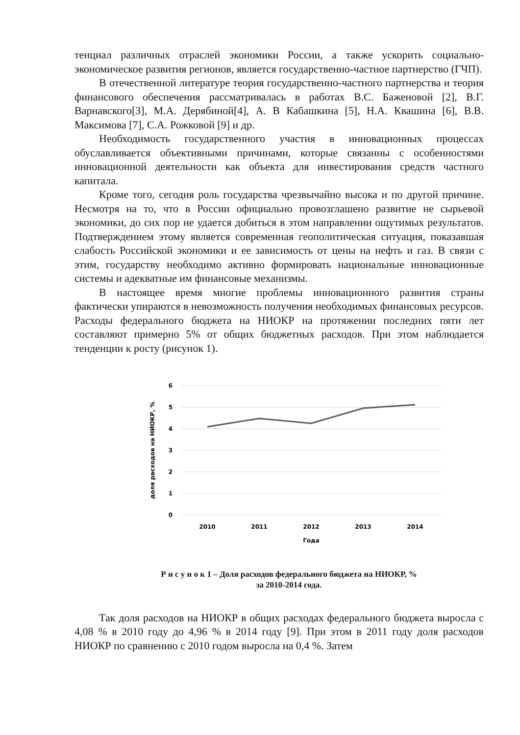тенциал различных отраслей экономики России, а также ускорить социально-экономическое развития регионов, является государственно-частное партнерство (ГЧП).
В отечественной литературе теория государственно-частного партнерства и теория финансового обеспечения рассматривалась в работах В.С. Баженовой [2], В.Г. Варнавского[3], М.А. Дерябиной[4], А. В Кабашкина [5], Н.А. Квашина [6], В.В. Максимова [7], С.А. Рожковой [9] и др.
Необходимость государственного участия в инновационных процессах обуславливается объективными причинами, которые связанны с особенностями инновационной деятельности как объекта для инвестирования средств частного капитала.
Кроме того, сегодня роль государства чрезвычайно высока и по другой причине. Несмотря на то, что в России официально провозглашено развитие не сырьевой экономики, до сих пор не удается добиться в этом направлении ощутимых результатов. Подтверждением этому является современная геополитическая ситуация, показавшая слабость Российской экономики и ее зависимость от цены на нефть и газ. В связи с этим, государству необходимо активно формировать национальные инновационные системы и адекватные им финансовые механизмы.
В настоящее время многие проблемы инновационного развития страны фактически упираются в невозможность получения необходимых финансовых ресурсов. Расходы федерального бюджета на НИОКР на протяжении последних пяти лет составляют примерно 5% от общих бюджетных расходов. При этом наблюдается тенденции к росту (рисунок 1).
6
5
4
3
2
1
0
2010
2011
2012
2013
2014
Года
доля расходов на НИОКР, %
Р и с у н о к 1 – Доля расходов федерального бюджета на НИОКР, %
за 2010-2014 года.
Так доля расходов на НИОКР в общих расходах федерального бюджета выросла с 4,08 % в 2010 году до 4,96 % в 2014 году [9]. При этом в 2011 году доля расходов НИОКР по сравнению с 2010 годом выросла на 0,4 %. Затем